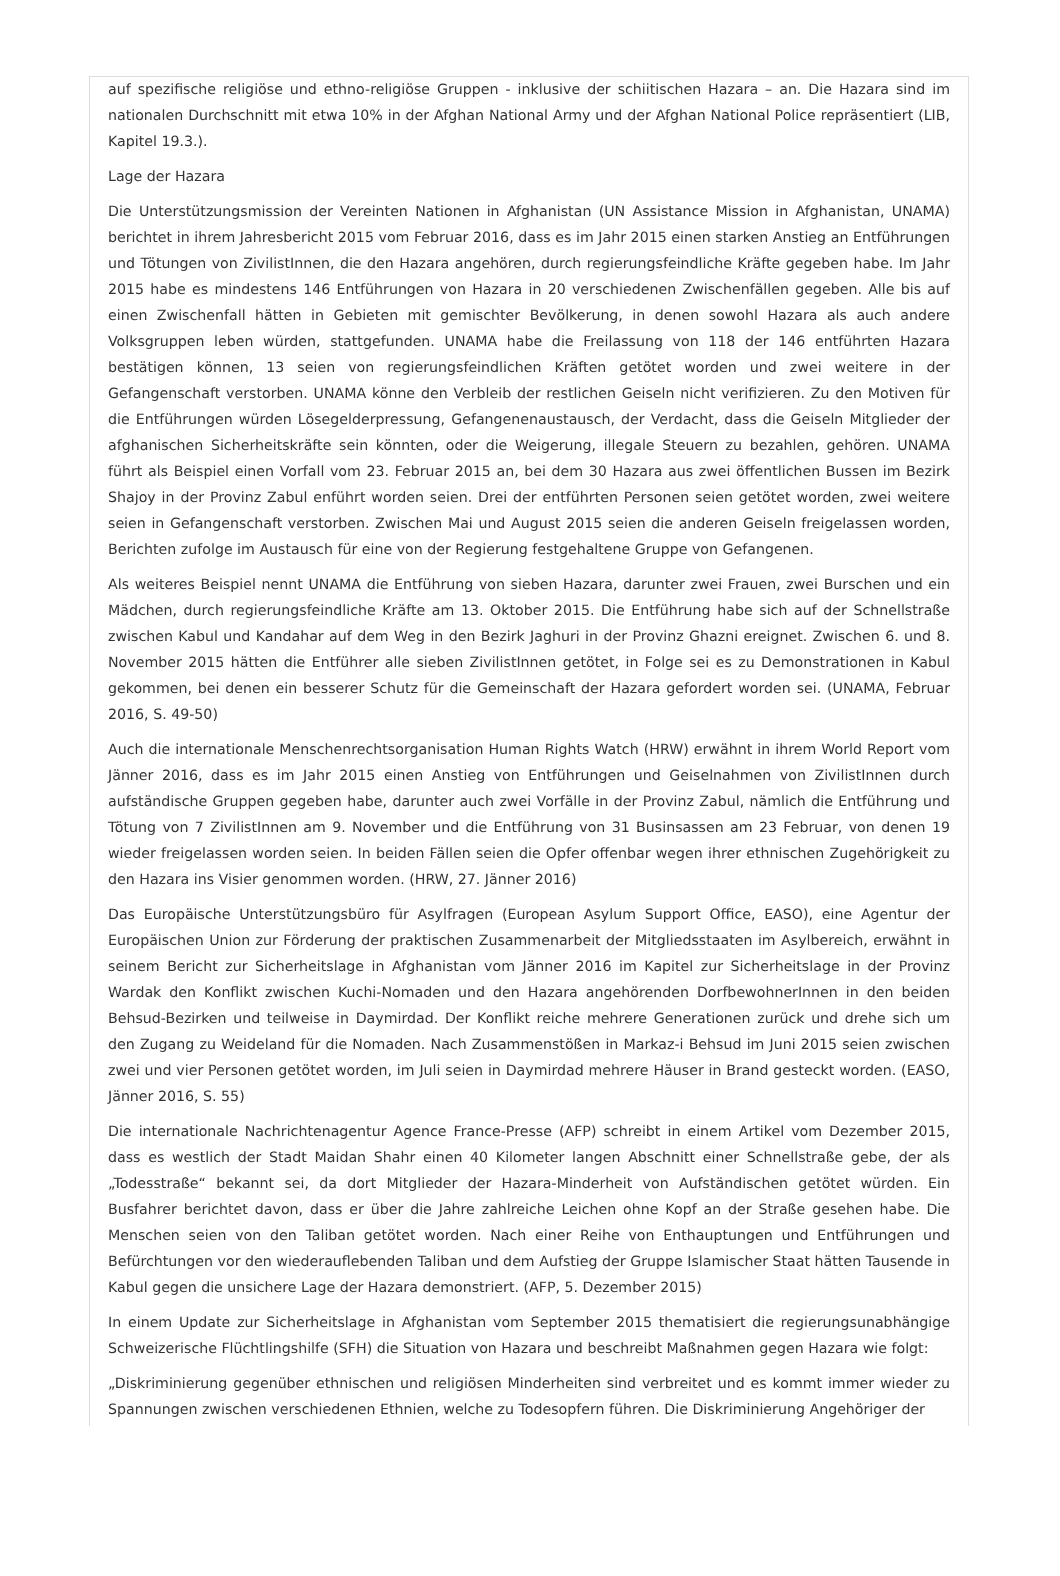auf spezifische religiöse und ethno-religiöse Gruppen - inklusive der schiitischen Hazara – an. Die Hazara sind im nationalen Durchschnitt mit etwa 10% in der Afghan National Army und der Afghan National Police repräsentiert (LIB, Kapitel 19.3.).
Lage der Hazara
Die Unterstützungsmission der Vereinten Nationen in Afghanistan (UN Assistance Mission in Afghanistan, UNAMA) berichtet in ihrem Jahresbericht 2015 vom Februar 2016, dass es im Jahr 2015 einen starken Anstieg an Entführungen und Tötungen von ZivilistInnen, die den Hazara angehören, durch regierungsfeindliche Kräfte gegeben habe. Im Jahr 2015 habe es mindestens 146 Entführungen von Hazara in 20 verschiedenen Zwischenfällen gegeben. Alle bis auf einen Zwischenfall hätten in Gebieten mit gemischter Bevölkerung, in denen sowohl Hazara als auch andere Volksgruppen leben würden, stattgefunden. UNAMA habe die Freilassung von 118 der 146 entführten Hazara bestätigen können, 13 seien von regierungsfeindlichen Kräften getötet worden und zwei weitere in der Gefangenschaft verstorben. UNAMA könne den Verbleib der restlichen Geiseln nicht verifizieren. Zu den Motiven für die Entführungen würden Lösegelderpressung, Gefangenenaustausch, der Verdacht, dass die Geiseln Mitglieder der afghanischen Sicherheitskräfte sein könnten, oder die Weigerung, illegale Steuern zu bezahlen, gehören. UNAMA führt als Beispiel einen Vorfall vom 23. Februar 2015 an, bei dem 30 Hazara aus zwei öffentlichen Bussen im Bezirk Shajoy in der Provinz Zabul enführt worden seien. Drei der entführten Personen seien getötet worden, zwei weitere seien in Gefangenschaft verstorben. Zwischen Mai und August 2015 seien die anderen Geiseln freigelassen worden, Berichten zufolge im Austausch für eine von der Regierung festgehaltene Gruppe von Gefangenen.
Als weiteres Beispiel nennt UNAMA die Entführung von sieben Hazara, darunter zwei Frauen, zwei Burschen und ein Mädchen, durch regierungsfeindliche Kräfte am 13. Oktober 2015. Die Entführung habe sich auf der Schnellstraße zwischen Kabul und Kandahar auf dem Weg in den Bezirk Jaghuri in der Provinz Ghazni ereignet. Zwischen 6. und 8. November 2015 hätten die Entführer alle sieben ZivilistInnen getötet, in Folge sei es zu Demonstrationen in Kabul gekommen, bei denen ein besserer Schutz für die Gemeinschaft der Hazara gefordert worden sei. (UNAMA, Februar 2016, S. 49-50)
Auch die internationale Menschenrechtsorganisation Human Rights Watch (HRW) erwähnt in ihrem World Report vom Jänner 2016, dass es im Jahr 2015 einen Anstieg von Entführungen und Geiselnahmen von ZivilistInnen durch aufständische Gruppen gegeben habe, darunter auch zwei Vorfälle in der Provinz Zabul, nämlich die Entführung und Tötung von 7 ZivilistInnen am 9. November und die Entführung von 31 Businsassen am 23 Februar, von denen 19 wieder freigelassen worden seien. In beiden Fällen seien die Opfer offenbar wegen ihrer ethnischen Zugehörigkeit zu den Hazara ins Visier genommen worden. (HRW, 27. Jänner 2016)
Das Europäische Unterstützungsbüro für Asylfragen (European Asylum Support Office, EASO), eine Agentur der Europäischen Union zur Förderung der praktischen Zusammenarbeit der Mitgliedsstaaten im Asylbereich, erwähnt in seinem Bericht zur Sicherheitslage in Afghanistan vom Jänner 2016 im Kapitel zur Sicherheitslage in der Provinz Wardak den Konflikt zwischen Kuchi-Nomaden und den Hazara angehörenden DorfbewohnerInnen in den beiden Behsud-Bezirken und teilweise in Daymirdad. Der Konflikt reiche mehrere Generationen zurück und drehe sich um den Zugang zu Weideland für die Nomaden. Nach Zusammenstößen in Markaz-i Behsud im Juni 2015 seien zwischen zwei und vier Personen getötet worden, im Juli seien in Daymirdad mehrere Häuser in Brand gesteckt worden. (EASO, Jänner 2016, S. 55)
Die internationale Nachrichtenagentur Agence France-Presse (AFP) schreibt in einem Artikel vom Dezember 2015, dass es westlich der Stadt Maidan Shahr einen 40 Kilometer langen Abschnitt einer Schnellstraße gebe, der als „Todesstraße“ bekannt sei, da dort Mitglieder der Hazara-Minderheit von Aufständischen getötet würden. Ein Busfahrer berichtet davon, dass er über die Jahre zahlreiche Leichen ohne Kopf an der Straße gesehen habe. Die Menschen seien von den Taliban getötet worden. Nach einer Reihe von Enthauptungen und Entführungen und Befürchtungen vor den wiederauflebenden Taliban und dem Aufstieg der Gruppe Islamischer Staat hätten Tausende in Kabul gegen die unsichere Lage der Hazara demonstriert. (AFP, 5. Dezember 2015)
In einem Update zur Sicherheitslage in Afghanistan vom September 2015 thematisiert die regierungsunabhängige Schweizerische Flüchtlingshilfe (SFH) die Situation von Hazara und beschreibt Maßnahmen gegen Hazara wie folgt:
„Diskriminierung gegenüber ethnischen und religiösen Minderheiten sind verbreitet und es kommt immer wieder zu Spannungen zwischen verschiedenen Ethnien, welche zu Todesopfern führen. Die Diskriminierung Angehöriger der